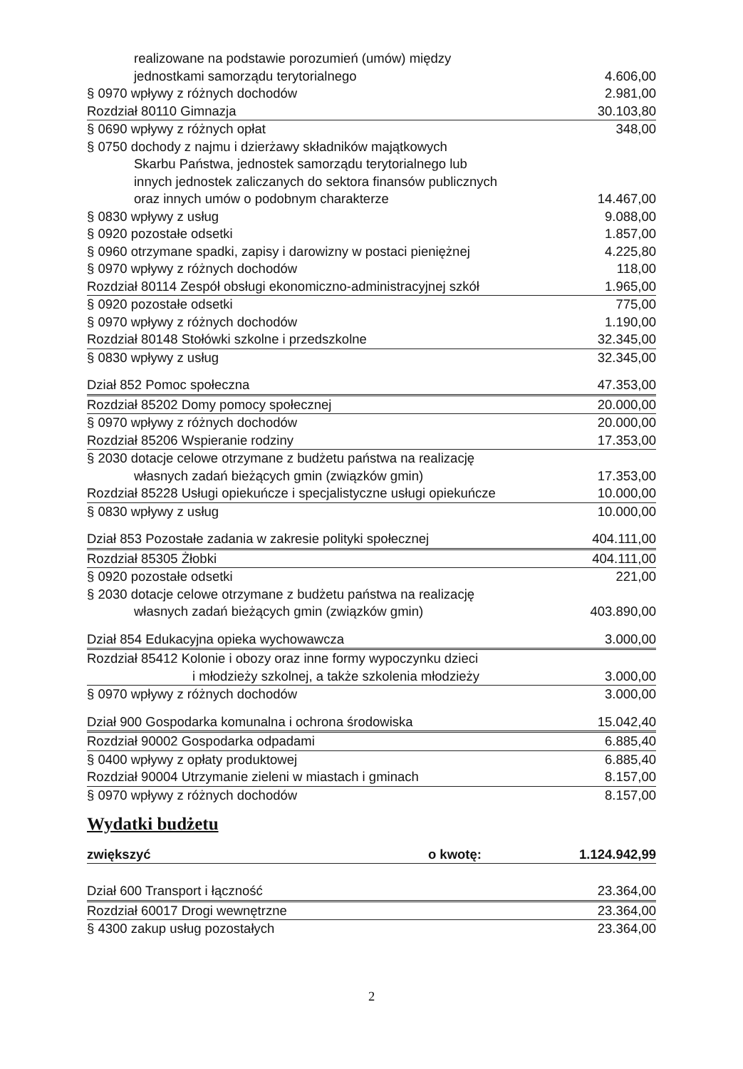| realizowane na podstawie porozumień (umów) między | |
| jednostkami samorządu terytorialnego | 4.606,00 |
| § 0970 wpływy z różnych dochodów | 2.981,00 |
| Rozdział 80110 Gimnazja | 30.103,80 |
| § 0690 wpływy z różnych opłat | 348,00 |
| § 0750 dochody z najmu i dzierżawy składników majątkowych | |
| Skarbu Państwa, jednostek samorządu terytorialnego lub | |
| innych jednostek zaliczanych do sektora finansów publicznych | |
| oraz innych umów o podobnym charakterze | 14.467,00 |
| § 0830 wpływy z usług | 9.088,00 |
| § 0920 pozostałe odsetki | 1.857,00 |
| § 0960 otrzymane spadki, zapisy i darowizny w postaci pieniężnej | 4.225,80 |
| § 0970 wpływy z różnych dochodów | 118,00 |
| Rozdział 80114 Zespół obsługi ekonomiczno-administracyjnej szkół | 1.965,00 |
| § 0920 pozostałe odsetki | 775,00 |
| § 0970 wpływy z różnych dochodów | 1.190,00 |
| Rozdział 80148 Stołówki szkolne i przedszkolne | 32.345,00 |
| § 0830 wpływy z usług | 32.345,00 |
| Dział 852 Pomoc społeczna | 47.353,00 |
| Rozdział 85202 Domy pomocy społecznej | 20.000,00 |
| § 0970 wpływy z różnych dochodów | 20.000,00 |
| Rozdział 85206 Wspieranie rodziny | 17.353,00 |
| § 2030 dotacje celowe otrzymane z budżetu państwa na realizację | |
| własnych zadań bieżących gmin (związków gmin) | 17.353,00 |
| Rozdział 85228 Usługi opiekuńcze i specjalistyczne usługi opiekuńcze | 10.000,00 |
| § 0830 wpływy z usług | 10.000,00 |
| Dział 853 Pozostałe zadania w zakresie polityki społecznej | 404.111,00 |
| Rozdział 85305 Żłobki | 404.111,00 |
| § 0920 pozostałe odsetki | 221,00 |
| § 2030 dotacje celowe otrzymane z budżetu państwa na realizację | |
| własnych zadań bieżących gmin (związków gmin) | 403.890,00 |
| Dział 854 Edukacyjna opieka wychowawcza | 3.000,00 |
| Rozdział 85412 Kolonie i obozy oraz inne formy wypoczynku dzieci | |
| i młodzieży szkolnej, a także szkolenia młodzieży | 3.000,00 |
| § 0970 wpływy z różnych dochodów | 3.000,00 |
| Dział 900 Gospodarka komunalna i ochrona środowiska | 15.042,40 |
| Rozdział 90002 Gospodarka odpadami | 6.885,40 |
| § 0400 wpływy z opłaty produktowej | 6.885,40 |
| Rozdział 90004 Utrzymanie zieleni w miastach i gminach | 8.157,00 |
| § 0970 wpływy z różnych dochodów | 8.157,00 |
Wydatki budżetu
| zwiększyć | o kwotę: | 1.124.942,99 |
| Dział 600 Transport i łączność | 23.364,00 |
| Rozdział 60017 Drogi wewnętrzne | 23.364,00 |
| § 4300 zakup usług pozostałych | 23.364,00 |
2